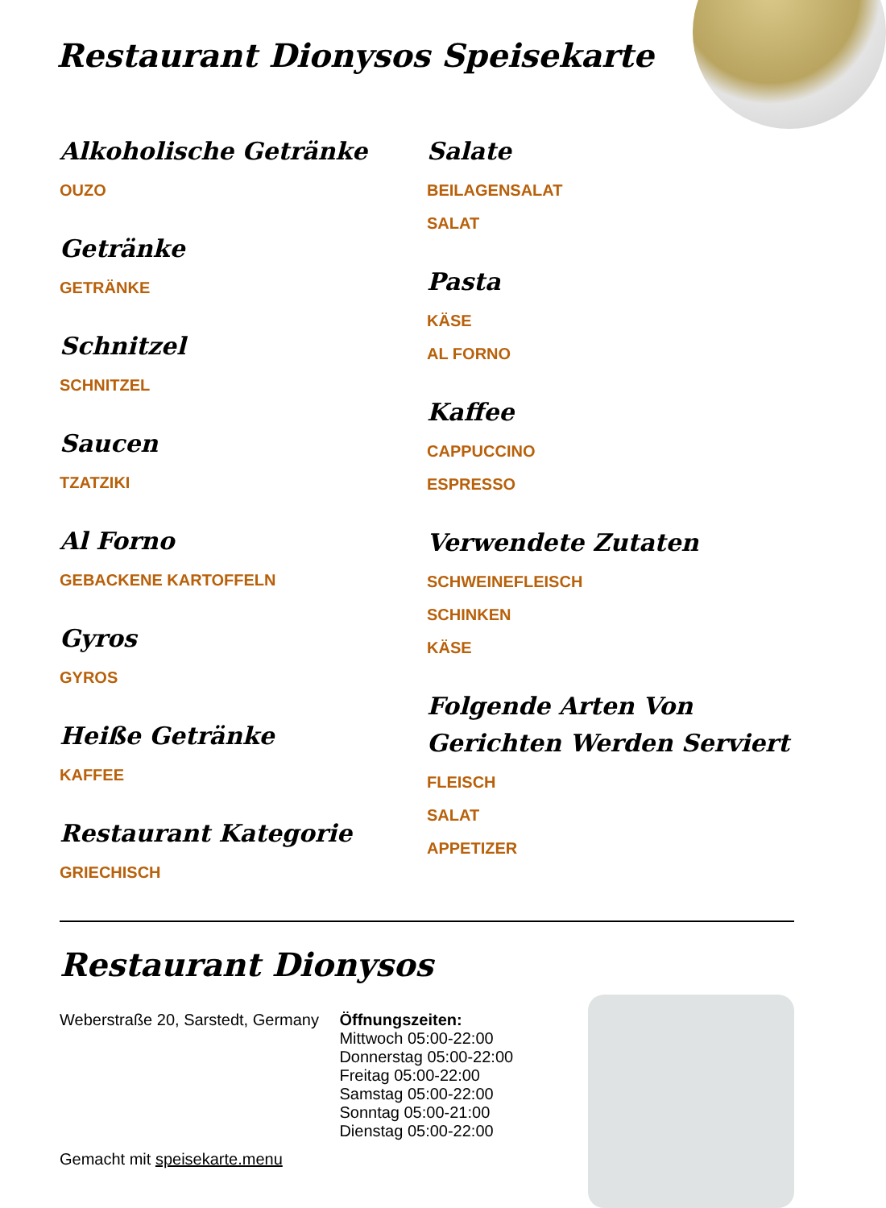Restaurant Dionysos Speisekarte
Alkoholische Getränke
OUZO
Getränke
GETRÄNKE
Schnitzel
SCHNITZEL
Saucen
TZATZIKI
Al Forno
GEBACKENE KARTOFFELN
Gyros
GYROS
Heiße Getränke
KAFFEE
Restaurant Kategorie
GRIECHISCH
Salate
BEILAGENSALAT
SALAT
Pasta
KÄSE
AL FORNO
Kaffee
CAPPUCCINO
ESPRESSO
Verwendete Zutaten
SCHWEINEFLEISCH
SCHINKEN
KÄSE
Folgende Arten Von Gerichten Werden Serviert
FLEISCH
SALAT
APPETIZER
Restaurant Dionysos
Weberstraße 20, Sarstedt, Germany
Gemacht mit speisekarte.menu
Öffnungszeiten:
Mittwoch 05:00-22:00
Donnerstag 05:00-22:00
Freitag 05:00-22:00
Samstag 05:00-22:00
Sonntag 05:00-21:00
Dienstag 05:00-22:00